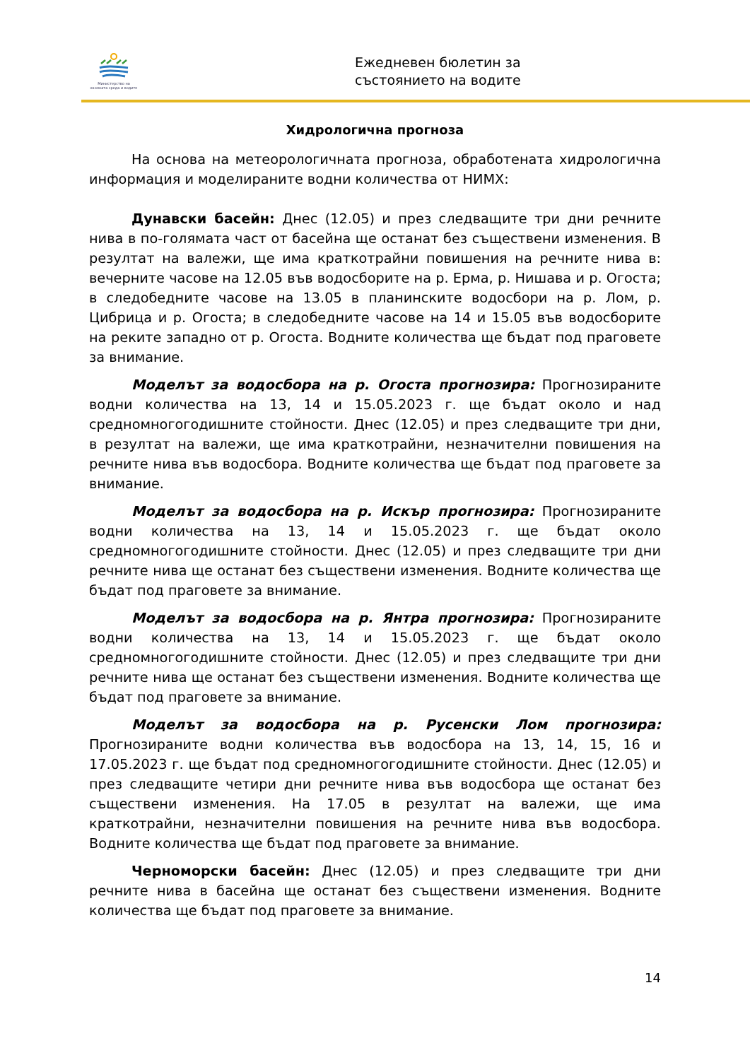Министерство на околната среда и водите
Ежедневен бюлетин за
състоянието на водите
Хидрологична прогноза
На основа на метеорологичната прогноза, обработената хидрологична информация и моделираните водни количества от НИМХ:
Дунавски басейн: Днес (12.05) и през следващите три дни речните нива в по-голямата част от басейна ще останат без съществени изменения. В резултат на валежи, ще има краткотрайни повишения на речните нива в: вечерните часове на 12.05 във водосборите на р. Ерма, р. Нишава и р. Огоста; в следобедните часове на 13.05 в планинските водосбори на р. Лом, р. Цибрица и р. Огоста; в следобедните часове на 14 и 15.05 във водосборите на реките западно от р. Огоста. Водните количества ще бъдат под праговете за внимание.
Моделът за водосбора на р. Огоста прогнозира: Прогнозираните водни количества на 13, 14 и 15.05.2023 г. ще бъдат около и над средномногогодишните стойности. Днес (12.05) и през следващите три дни, в резултат на валежи, ще има краткотрайни, незначителни повишения на речните нива във водосбора. Водните количества ще бъдат под праговете за внимание.
Моделът за водосбора на р. Искър прогнозира: Прогнозираните водни количества на 13, 14 и 15.05.2023 г. ще бъдат около средномногогодишните стойности. Днес (12.05) и през следващите три дни речните нива ще останат без съществени изменения. Водните количества ще бъдат под праговете за внимание.
Моделът за водосбора на р. Янтра прогнозира: Прогнозираните водни количества на 13, 14 и 15.05.2023 г. ще бъдат около средномногогодишните стойности. Днес (12.05) и през следващите три дни речните нива ще останат без съществени изменения. Водните количества ще бъдат под праговете за внимание.
Моделът за водосбора на р. Русенски Лом прогнозира: Прогнозираните водни количества във водосбора на 13, 14, 15, 16 и 17.05.2023 г. ще бъдат под средномногогодишните стойности. Днес (12.05) и през следващите четири дни речните нива във водосбора ще останат без съществени изменения. На 17.05 в резултат на валежи, ще има краткотрайни, незначителни повишения на речните нива във водосбора. Водните количества ще бъдат под праговете за внимание.
Черноморски басейн: Днес (12.05) и през следващите три дни речните нива в басейна ще останат без съществени изменения. Водните количества ще бъдат под праговете за внимание.
14